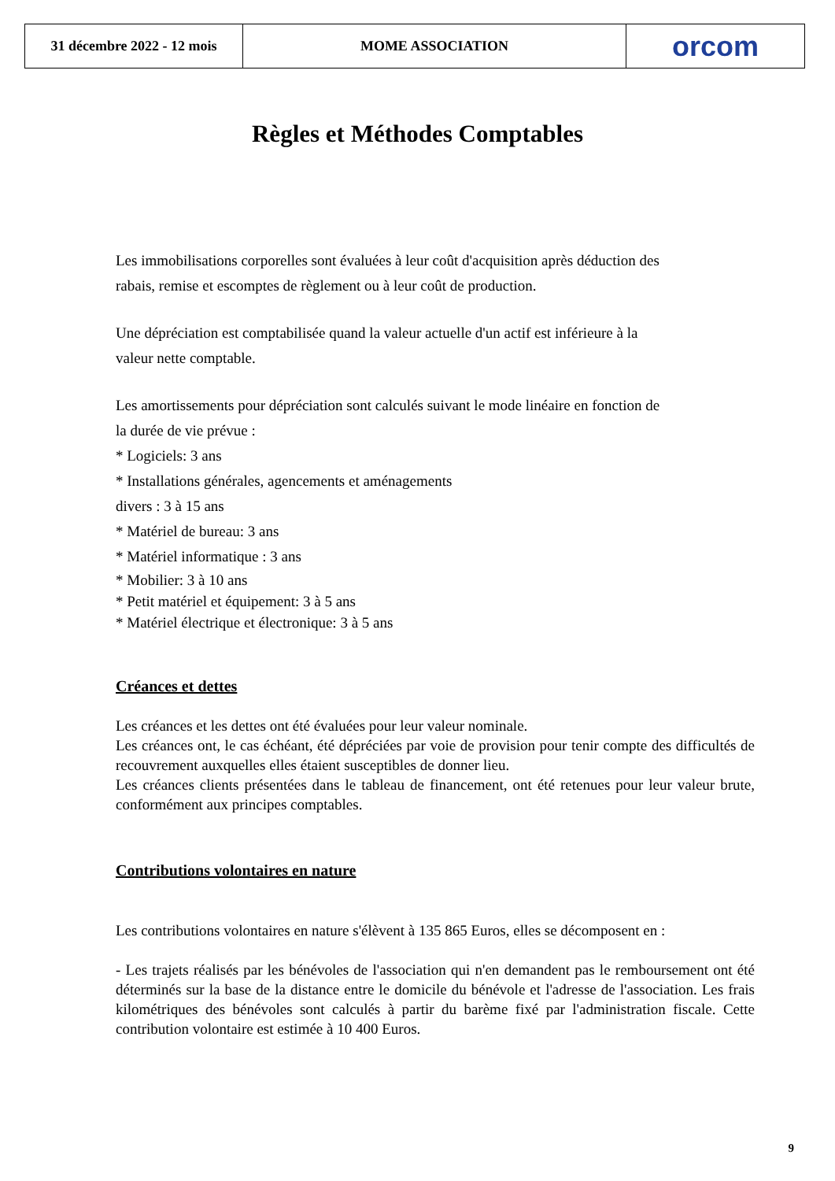31 décembre 2022 - 12 mois
MOME ASSOCIATION orcom
Règles et Méthodes Comptables
Les immobilisations corporelles sont évaluées à leur coût d'acquisition après déduction des
rabais, remise et escomptes de règlement ou à leur coût de production.
Une dépréciation est comptabilisée quand la valeur actuelle d'un actif est inférieure à la
valeur nette comptable.
Les amortissements pour dépréciation sont calculés suivant le mode linéaire en fonction de
la durée de vie prévue :
* Logiciels: 3 ans
* Installations générales, agencements et aménagements
divers : 3 à 15 ans
* Matériel de bureau: 3 ans
* Matériel informatique : 3 ans
* Mobilier: 3 à 10 ans
* Petit matériel et équipement: 3 à 5 ans
* Matériel électrique et électronique: 3 à 5 ans
Créances et dettes
Les créances et les dettes ont été évaluées pour leur valeur nominale.
Les créances ont, le cas échéant, été dépréciées par voie de provision pour tenir compte des difficultés de recouvrement auxquelles elles étaient susceptibles de donner lieu.
Les créances clients présentées dans le tableau de financement, ont été retenues pour leur valeur brute, conformément aux principes comptables.
Contributions volontaires en nature
Les contributions volontaires en nature s'élèvent à 135 865 Euros, elles se décomposent en :
- Les trajets réalisés par les bénévoles de l'association qui n'en demandent pas le remboursement ont été déterminés sur la base de la distance entre le domicile du bénévole et l'adresse de l'association. Les frais kilométriques des bénévoles sont calculés à partir du barème fixé par l'administration fiscale. Cette contribution volontaire est estimée à 10 400 Euros.
9